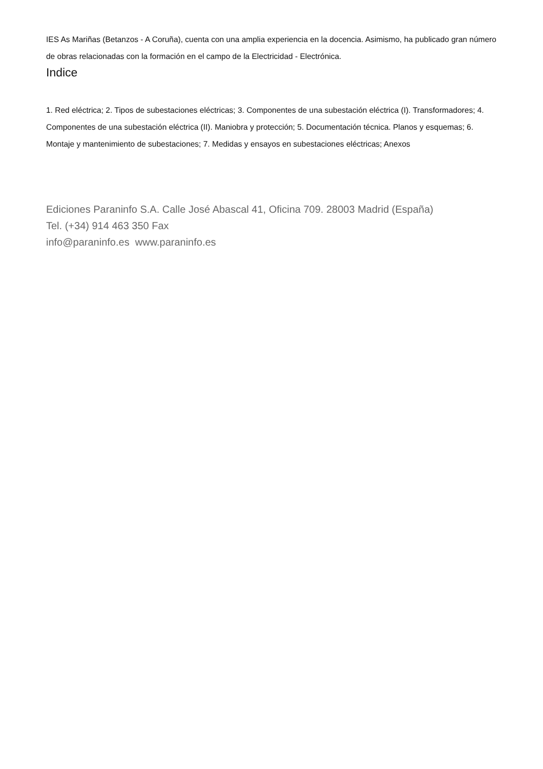IES As Mariñas (Betanzos - A Coruña), cuenta con una amplia experiencia en la docencia. Asimismo, ha publicado gran número de obras relacionadas con la formación en el campo de la Electricidad - Electrónica.
Indice
1. Red eléctrica; 2. Tipos de subestaciones eléctricas; 3. Componentes de una subestación eléctrica (I). Transformadores; 4. Componentes de una subestación eléctrica (II). Maniobra y protección; 5. Documentación técnica. Planos y esquemas; 6. Montaje y mantenimiento de subestaciones; 7. Medidas y ensayos en subestaciones eléctricas; Anexos
Ediciones Paraninfo S.A. Calle José Abascal 41, Oficina 709. 28003 Madrid (España)
Tel. (+34) 914 463 350 Fax
info@paraninfo.es www.paraninfo.es